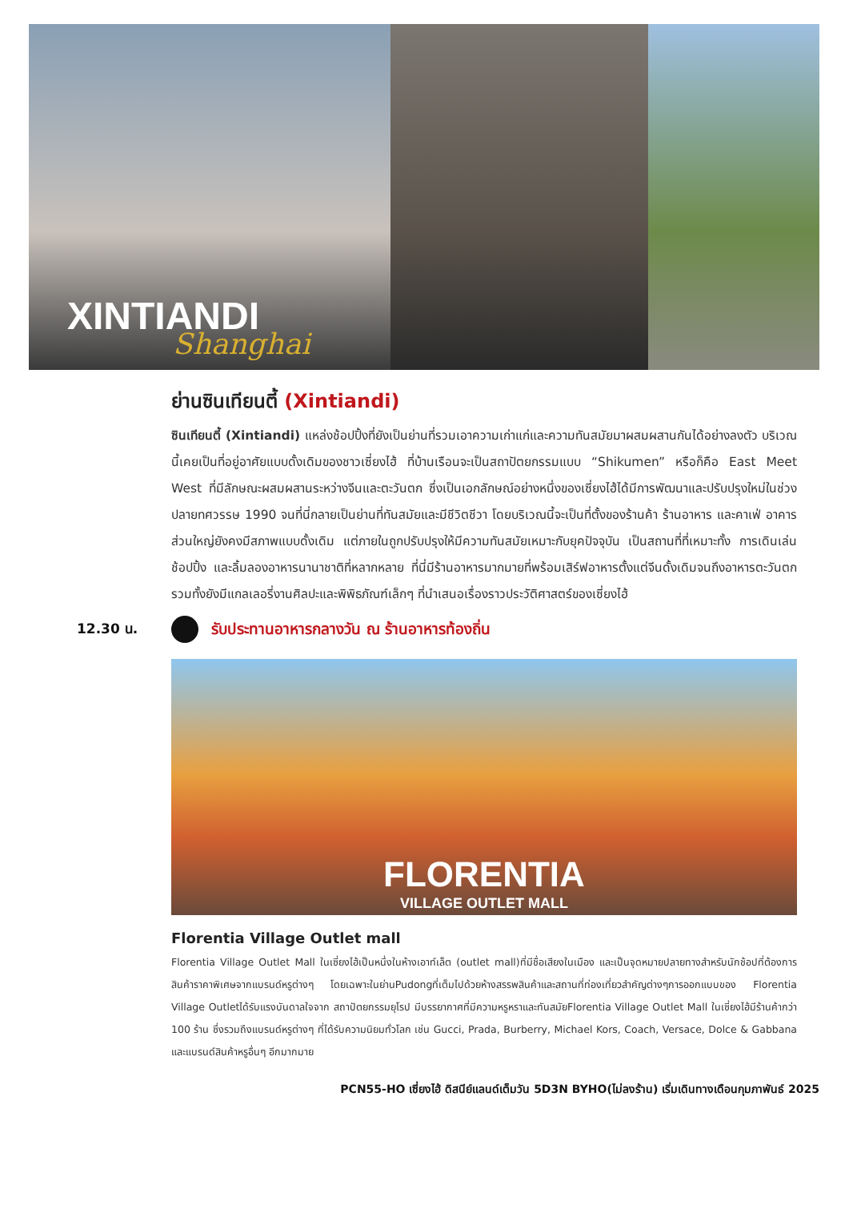XINTIANDI
Shanghai
ย่านซินเทียนตี้ (Xintiandi)
ซินเทียนตี้ (Xintiandi) แหล่งช้อปปิ้งที่ยังเป็นย่านที่รวมเอาความเก่าแก่และความทันสมัยมาผสมผสานกันได้อย่างลงตัว บริเวณนี้เคยเป็นที่อยู่อาศัยแบบดั้งเดิมของชาวเซี่ยงไฮ้ ที่บ้านเรือนจะเป็นสถาปัตยกรรมแบบ “Shikumen” หรือก็คือ East Meet West ที่มีลักษณะผสมผสานระหว่างจีนและตะวันตก ซึ่งเป็นเอกลักษณ์อย่างหนึ่งของเซี่ยงไฮ้ได้มีการพัฒนาและปรับปรุงใหม่ในช่วงปลายทศวรรษ 1990 จนที่นี่กลายเป็นย่านที่ทันสมัยและมีชีวิตชีวา โดยบริเวณนี้จะเป็นที่ตั้งของร้านค้า ร้านอาหาร และคาเฟ่ อาคารส่วนใหญ่ยังคงมีสภาพแบบดั้งเดิม แต่ภายในถูกปรับปรุงให้มีความทันสมัยเหมาะกับยุคปัจจุบัน เป็นสถานที่ที่เหมาะทั้ง การเดินเล่น ช้อปปิ้ง และลิ้มลองอาหารนานาชาติที่หลากหลาย ที่นี่มีร้านอาหารมากมายที่พร้อมเสิร์ฟอาหารตั้งแต่จีนดั้งเดิมจนถึงอาหารตะวันตกรวมทั้งยังมีแกลเลอรี่งานศิลปะและพิพิธภัณฑ์เล็กๆ ที่นำเสนอเรื่องราวประวัติศาสตร์ของเซี่ยงไฮ้
12.30 น.
รับประทานอาหารกลางวัน ณ ร้านอาหารท้องถิ่น
FLORENTIA
VILLAGE OUTLET MALL
Florentia Village Outlet mall
Florentia Village Outlet Mall ในเซี่ยงไฮ้เป็นหนึ่งในห้างเอาท์เล็ต (outlet mall)ที่มีชื่อเสียงในเมือง และเป็นจุดหมายปลายทางสำหรับนักช้อปที่ต้องการสินค้าราคาพิเศษจากแบรนด์หรูต่างๆ โดยเฉพาะในย่านPudongที่เต็มไปด้วยห้างสรรพสินค้าและสถานที่ท่องเที่ยวสำคัญต่างๆการออกแบบของ Florentia Village Outletได้รับแรงบันดาลใจจาก สถาปัตยกรรมยุโรป มีบรรยากาศที่มีความหรูหราและทันสมัยFlorentia Village Outlet Mall ในเซี่ยงไฮ้มีร้านค้ากว่า 100 ร้าน ซึ่งรวมถึงแบรนด์หรูต่างๆ ที่ได้รับความนิยมทั่วโลก เช่น Gucci, Prada, Burberry, Michael Kors, Coach, Versace, Dolce & Gabbana และแบรนด์สินค้าหรูอื่นๆ อีกมากมาย
PCN55-HO เซี่ยงไฮ้ ดิสนีย์แลนด์เต็มวัน 5D3N BYHO(ไม่ลงร้าน) เริ่มเดินทางเดือนกุมภาพันธ์ 2025